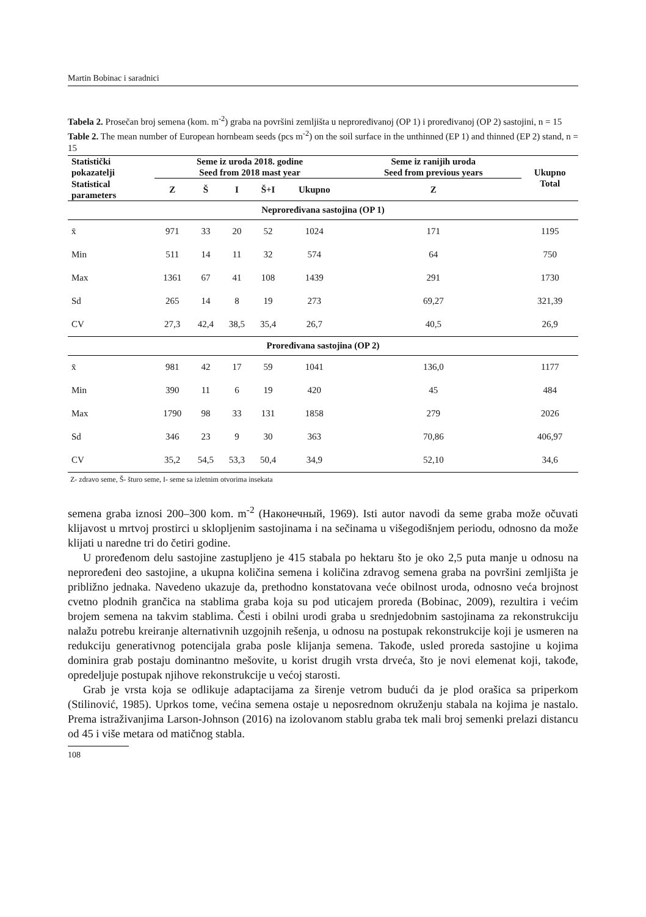Martin Bobinac i saradnici
Tabela 2. Prosečan broj semena (kom. m<sup>-2</sup>) graba na površini zemljišta u neproređivanoj (OP 1) i proređivanoj (OP 2) sastojini, n = 15
Table 2. The mean number of European hornbeam seeds (pcs m<sup>-2</sup>) on the soil surface in the unthinned (EP 1) and thinned (EP 2) stand, n = 15
| Statistički pokazatelji | Seme iz uroda 2018. godine Seed from 2018 mast year | | | | | Seme iz ranijih uroda Seed from previous years | Ukupno Total |
| --- | --- | --- | --- | --- | --- | --- | --- |
| Statistical parameters | Z | Š | I | Š+I | Ukupno | Z | |
| Neproređivana sastojina (OP 1) | | | | | | | |
| x̄ | 971 | 33 | 20 | 52 | 1024 | 171 | 1195 |
| Min | 511 | 14 | 11 | 32 | 574 | 64 | 750 |
| Max | 1361 | 67 | 41 | 108 | 1439 | 291 | 1730 |
| Sd | 265 | 14 | 8 | 19 | 273 | 69,27 | 321,39 |
| CV | 27,3 | 42,4 | 38,5 | 35,4 | 26,7 | 40,5 | 26,9 |
| Proređivana sastojina (OP 2) | | | | | | | |
| x̄ | 981 | 42 | 17 | 59 | 1041 | 136,0 | 1177 |
| Min | 390 | 11 | 6 | 19 | 420 | 45 | 484 |
| Max | 1790 | 98 | 33 | 131 | 1858 | 279 | 2026 |
| Sd | 346 | 23 | 9 | 30 | 363 | 70,86 | 406,97 |
| CV | 35,2 | 54,5 | 53,3 | 50,4 | 34,9 | 52,10 | 34,6 |
Z- zdravo seme, Š- šturo seme, I- seme sa izletnim otvorima insekata
semena graba iznosi 200–300 kom. m<sup>-2</sup> (Наконечный, 1969). Isti autor navodi da seme graba može očuvati klijavost u mrtvoj prostirci u sklopljenim sastojinama i na sečinama u višegodišnjem periodu, odnosno da može klijati u naredne tri do četiri godine.
U proređenom delu sastojine zastupljeno je 415 stabala po hektaru što je oko 2,5 puta manje u odnosu na neproređeni deo sastojine, a ukupna količina semena i količina zdravog semena graba na površini zemljišta je približno jednaka. Navedeno ukazuje da, prethodno konstatovana veće obilnost uroda, odnosno veća brojnost cvetno plodnih grančica na stablima graba koja su pod uticajem proreda (Bobinac, 2009), rezultira i većim brojem semena na takvim stablima. Česti i obilni urodi graba u srednjedobnim sastojinama za rekonstrukciju nalažu potrebu kreiranje alternativnih uzgojnih rešenja, u odnosu na postupak rekonstrukcije koji je usmeren na redukciju generativnog potencijala graba posle klijanja semena. Takođe, usled proreda sastojine u kojima dominira grab postaju dominantno mešovite, u korist drugih vrsta drveća, što je novi elemenat koji, takođe, opredeljuje postupak njihove rekonstrukcije u većoj starosti.
Grab je vrsta koja se odlikuje adaptacijama za širenje vetrom budući da je plod orašica sa priperkom (Stilinović, 1985). Uprkos tome, većina semena ostaje u neposrednom okruženju stabala na kojima je nastalo. Prema istraživanjima Larson-Johnson (2016) na izolovanom stablu graba tek mali broj semenki prelazi distancu od 45 i više metara od matičnog stabla.
108